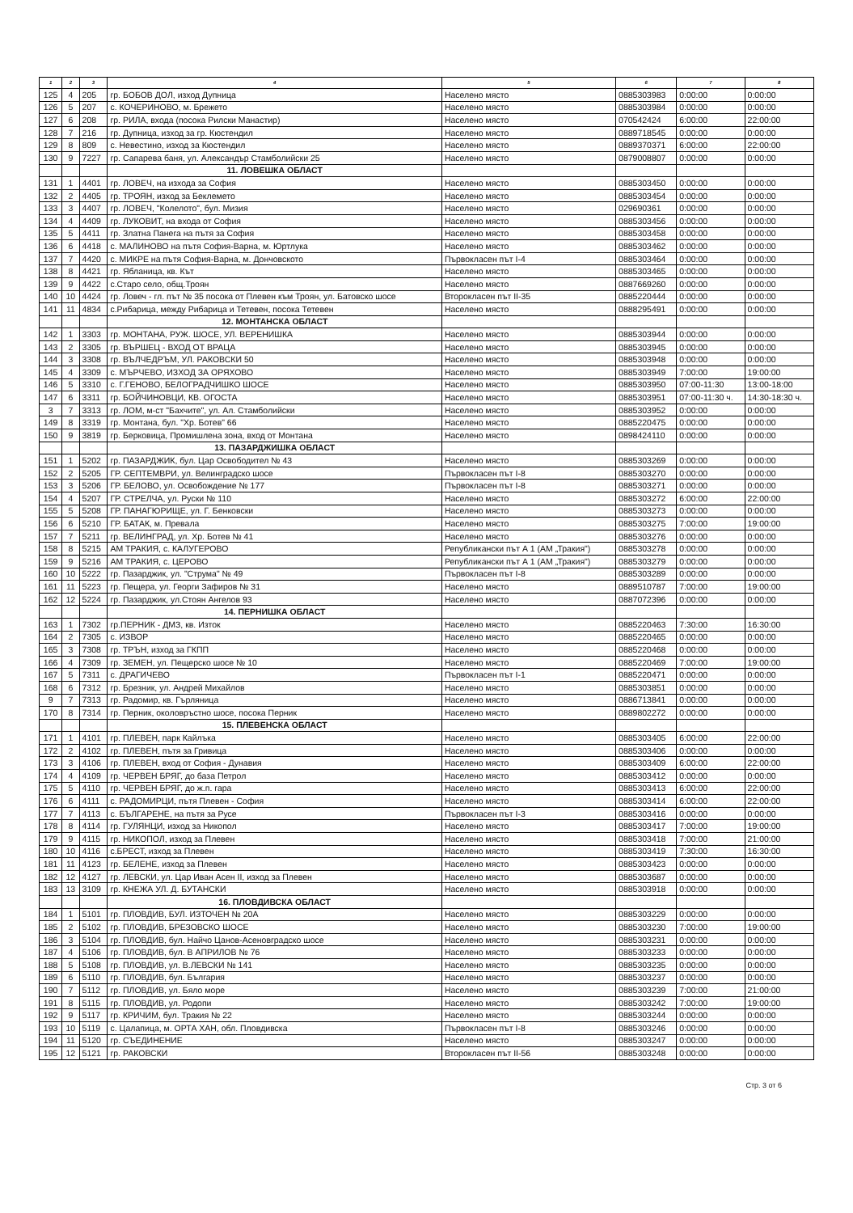| 1 | 2 | 3 | 4 | 5 | 6 | 7 | 8 |
| --- | --- | --- | --- | --- | --- | --- | --- |
| 125 | 4 | 205 | гр. БОБОВ ДОЛ, изход Дупница | Населено място | 0885303983 | 0:00:00 | 0:00:00 |
| 126 | 5 | 207 | с. КОЧЕРИНОВО, м. Брежето | Населено място | 0885303984 | 0:00:00 | 0:00:00 |
| 127 | 6 | 208 | гр. РИЛА, входа (посока Рилски Манастир) | Населено място | 070542424 | 6:00:00 | 22:00:00 |
| 128 | 7 | 216 | гр. Дупница, изход за гр. Кюстендил | Населено място | 0889718545 | 0:00:00 | 0:00:00 |
| 129 | 8 | 809 | с. Невестино, изход за Кюстендил | Населено място | 0889370371 | 6:00:00 | 22:00:00 |
| 130 | 9 | 7227 | гр. Сапарева баня, ул. Александър Стамболийски 25 | Населено място | 0879008807 | 0:00:00 | 0:00:00 |
| | | | 11. ЛОВЕШКА ОБЛАСТ | | | | |
| 131 | 1 | 4401 | гр. ЛОВЕЧ, на изхода за София | Населено място | 0885303450 | 0:00:00 | 0:00:00 |
| 132 | 2 | 4405 | гр. ТРОЯН, изход за Беклемето | Населено място | 0885303454 | 0:00:00 | 0:00:00 |
| 133 | 3 | 4407 | гр. ЛОВЕЧ, "Колелото", бул. Мизия | Населено място | 029690361 | 0:00:00 | 0:00:00 |
| 134 | 4 | 4409 | гр. ЛУКОВИТ, на входа от София | Населено място | 0885303456 | 0:00:00 | 0:00:00 |
| 135 | 5 | 4411 | гр. Златна Панега на пътя за София | Населено място | 0885303458 | 0:00:00 | 0:00:00 |
| 136 | 6 | 4418 | с. МАЛИНОВО на пътя София-Варна, м. Юртлука | Населено място | 0885303462 | 0:00:00 | 0:00:00 |
| 137 | 7 | 4420 | с. МИКРЕ на пътя София-Варна, м. Дончовското | Първокласен път I-4 | 0885303464 | 0:00:00 | 0:00:00 |
| 138 | 8 | 4421 | гр. Ябланица, кв. Кът | Населено място | 0885303465 | 0:00:00 | 0:00:00 |
| 139 | 9 | 4422 | с.Старо село, общ.Троян | Населено място | 0887669260 | 0:00:00 | 0:00:00 |
| 140 | 10 | 4424 | гр. Ловеч - гл. път № 35 посока от Плевен към Троян, ул. Батовско шосе | Второкласен път II-35 | 0885220444 | 0:00:00 | 0:00:00 |
| 141 | 11 | 4834 | с.Рибарица, между Рибарица и Тетевен, посока Тетевен | Населено място | 0888295491 | 0:00:00 | 0:00:00 |
| | | | 12. МОНТАНСКА ОБЛАСТ | | | | |
| 142 | 1 | 3303 | гр. МОНТАНА, РУЖ. ШОСЕ, УЛ. ВЕРЕНИШКА | Населено място | 0885303944 | 0:00:00 | 0:00:00 |
| 143 | 2 | 3305 | гр. ВЪРШЕЦ - ВХОД ОТ ВРАЦА | Населено място | 0885303945 | 0:00:00 | 0:00:00 |
| 144 | 3 | 3308 | гр. ВЪЛЧЕДРЪМ, УЛ. РАКОВСКИ 50 | Населено място | 0885303948 | 0:00:00 | 0:00:00 |
| 145 | 4 | 3309 | с. МЪРЧЕВО, ИЗХОД ЗА ОРЯХОВО | Населено място | 0885303949 | 7:00:00 | 19:00:00 |
| 146 | 5 | 3310 | с. Г.ГЕНОВО, БЕЛОГРАДЧИШКО ШОСЕ | Населено място | 0885303950 | 07:00-11:30 | 13:00-18:00 |
| 147 | 6 | 3311 | гр. БОЙЧИНОВЦИ, КВ. ОГОСТА | Населено място | 0885303951 | 07:00-11:30 ч. | 14:30-18:30 ч. |
| 3 | 7 | 3313 | гр. ЛОМ, м-ст "Бахчите", ул. Ал. Стамболийски | Населено място | 0885303952 | 0:00:00 | 0:00:00 |
| 149 | 8 | 3319 | гр. Монтана, бул. "Хр. Ботев" 66 | Населено място | 0885220475 | 0:00:00 | 0:00:00 |
| 150 | 9 | 3819 | гр. Берковица, Промишлена зона, вход от Монтана | Населено място | 0898424110 | 0:00:00 | 0:00:00 |
| | | | 13. ПАЗАРДЖИШКА ОБЛАСТ | | | | |
| 151 | 1 | 5202 | гр. ПАЗАРДЖИК, бул. Цар Освободител № 43 | Населено място | 0885303269 | 0:00:00 | 0:00:00 |
| 152 | 2 | 5205 | ГР. СЕПТЕМВРИ, ул. Велинградско шосе | Първокласен път I-8 | 0885303270 | 0:00:00 | 0:00:00 |
| 153 | 3 | 5206 | ГР. БЕЛОВО, ул. Освобождение № 177 | Първокласен път I-8 | 0885303271 | 0:00:00 | 0:00:00 |
| 154 | 4 | 5207 | ГР. СТРЕЛЧА, ул. Руски № 110 | Населено място | 0885303272 | 6:00:00 | 22:00:00 |
| 155 | 5 | 5208 | ГР. ПАНАГЮРИЩЕ, ул. Г. Бенковски | Населено място | 0885303273 | 0:00:00 | 0:00:00 |
| 156 | 6 | 5210 | ГР. БАТАК, м. Превала | Населено място | 0885303275 | 7:00:00 | 19:00:00 |
| 157 | 7 | 5211 | гр. ВЕЛИНГРАД, ул. Хр. Ботев № 41 | Населено място | 0885303276 | 0:00:00 | 0:00:00 |
| 158 | 8 | 5215 | АМ ТРАКИЯ, с. КАЛУГЕРОВО | Републикански път А 1 (АМ „Тракия") | 0885303278 | 0:00:00 | 0:00:00 |
| 159 | 9 | 5216 | АМ ТРАКИЯ, с. ЦЕРОВО | Републикански път А 1 (АМ „Тракия") | 0885303279 | 0:00:00 | 0:00:00 |
| 160 | 10 | 5222 | гр. Пазарджик, ул. "Струма" № 49 | Първокласен път I-8 | 0885303289 | 0:00:00 | 0:00:00 |
| 161 | 11 | 5223 | гр. Пещера, ул. Георги Зафиров № 31 | Населено място | 0889510787 | 7:00:00 | 19:00:00 |
| 162 | 12 | 5224 | гр. Пазарджик, ул.Стоян Ангелов 93 | Населено място | 0887072396 | 0:00:00 | 0:00:00 |
| | | | 14. ПЕРНИШКА ОБЛАСТ | | | | |
| 163 | 1 | 7302 | гр.ПЕРНИК - ДМЗ, кв. Изток | Населено място | 0885220463 | 7:30:00 | 16:30:00 |
| 164 | 2 | 7305 | с. ИЗВОР | Населено място | 0885220465 | 0:00:00 | 0:00:00 |
| 165 | 3 | 7308 | гр. ТРЪН, изход за ГКПП | Населено място | 0885220468 | 0:00:00 | 0:00:00 |
| 166 | 4 | 7309 | гр. ЗЕМЕН, ул. Пещерско шосе № 10 | Населено място | 0885220469 | 7:00:00 | 19:00:00 |
| 167 | 5 | 7311 | с. ДРАГИЧЕВО | Първокласен път I-1 | 0885220471 | 0:00:00 | 0:00:00 |
| 168 | 6 | 7312 | гр. Брезник, ул. Андрей Михайлов | Населено място | 0885303851 | 0:00:00 | 0:00:00 |
| 9 | 7 | 7313 | гр. Радомир, кв. Гърляница | Населено място | 0886713841 | 0:00:00 | 0:00:00 |
| 170 | 8 | 7314 | гр. Перник, околовръстно шосе, посока Перник | Населено място | 0889802272 | 0:00:00 | 0:00:00 |
| | | | 15. ПЛЕВЕНСКА ОБЛАСТ | | | | |
| 171 | 1 | 4101 | гр. ПЛЕВЕН, парк Кайлъка | Населено място | 0885303405 | 6:00:00 | 22:00:00 |
| 172 | 2 | 4102 | гр. ПЛЕВЕН, пътя за Гривица | Населено място | 0885303406 | 0:00:00 | 0:00:00 |
| 173 | 3 | 4106 | гр. ПЛЕВЕН, вход от София - Дунавия | Населено място | 0885303409 | 6:00:00 | 22:00:00 |
| 174 | 4 | 4109 | гр. ЧЕРВЕН БРЯГ, до база Петрол | Населено място | 0885303412 | 0:00:00 | 0:00:00 |
| 175 | 5 | 4110 | гр. ЧЕРВЕН БРЯГ, до ж.п. гара | Населено място | 0885303413 | 6:00:00 | 22:00:00 |
| 176 | 6 | 4111 | с. РАДОМИРЦИ, пътя Плевен - София | Населено място | 0885303414 | 6:00:00 | 22:00:00 |
| 177 | 7 | 4113 | с. БЪЛГАРЕНЕ, на пътя за Русе | Първокласен път I-3 | 0885303416 | 0:00:00 | 0:00:00 |
| 178 | 8 | 4114 | гр. ГУЛЯНЦИ, изход за Никопол | Населено място | 0885303417 | 7:00:00 | 19:00:00 |
| 179 | 9 | 4115 | гр. НИКОПОЛ, изход за Плевен | Населено място | 0885303418 | 7:00:00 | 21:00:00 |
| 180 | 10 | 4116 | с.БРЕСТ, изход за Плевен | Населено място | 0885303419 | 7:30:00 | 16:30:00 |
| 181 | 11 | 4123 | гр. БЕЛЕНЕ, изход за Плевен | Населено място | 0885303423 | 0:00:00 | 0:00:00 |
| 182 | 12 | 4127 | гр. ЛЕВСКИ, ул. Цар Иван Асен II, изход за Плевен | Населено място | 0885303687 | 0:00:00 | 0:00:00 |
| 183 | 13 | 3109 | гр. КНЕЖА УЛ. Д. БУТАНСКИ | Населено място | 0885303918 | 0:00:00 | 0:00:00 |
| | | | 16. ПЛОВДИВСКА ОБЛАСТ | | | | |
| 184 | 1 | 5101 | гр. ПЛОВДИВ, БУЛ. ИЗТОЧЕН № 20А | Населено място | 0885303229 | 0:00:00 | 0:00:00 |
| 185 | 2 | 5102 | гр. ПЛОВДИВ, БРЕЗОВСКО ШОСЕ | Населено място | 0885303230 | 7:00:00 | 19:00:00 |
| 186 | 3 | 5104 | гр. ПЛОВДИВ, бул. Найчо Цанов-Асеновградско шосе | Населено място | 0885303231 | 0:00:00 | 0:00:00 |
| 187 | 4 | 5106 | гр. ПЛОВДИВ, бул. В АПРИЛОВ № 76 | Населено място | 0885303233 | 0:00:00 | 0:00:00 |
| 188 | 5 | 5108 | гр. ПЛОВДИВ, ул. В.ЛЕВСКИ № 141 | Населено място | 0885303235 | 0:00:00 | 0:00:00 |
| 189 | 6 | 5110 | гр. ПЛОВДИВ, бул. България | Населено място | 0885303237 | 0:00:00 | 0:00:00 |
| 190 | 7 | 5112 | гр. ПЛОВДИВ, ул. Бяло море | Населено място | 0885303239 | 7:00:00 | 21:00:00 |
| 191 | 8 | 5115 | гр. ПЛОВДИВ, ул. Родопи | Населено място | 0885303242 | 7:00:00 | 19:00:00 |
| 192 | 9 | 5117 | гр. КРИЧИМ, бул. Тракия № 22 | Населено място | 0885303244 | 0:00:00 | 0:00:00 |
| 193 | 10 | 5119 | с. Цалапица, м. ОРТА ХАН, обл. Пловдивска | Първокласен път I-8 | 0885303246 | 0:00:00 | 0:00:00 |
| 194 | 11 | 5120 | гр. СЪЕДИНЕНИЕ | Населено място | 0885303247 | 0:00:00 | 0:00:00 |
| 195 | 12 | 5121 | гр. РАКОВСКИ | Второкласен път II-56 | 0885303248 | 0:00:00 | 0:00:00 |
Стр. 3 от 6